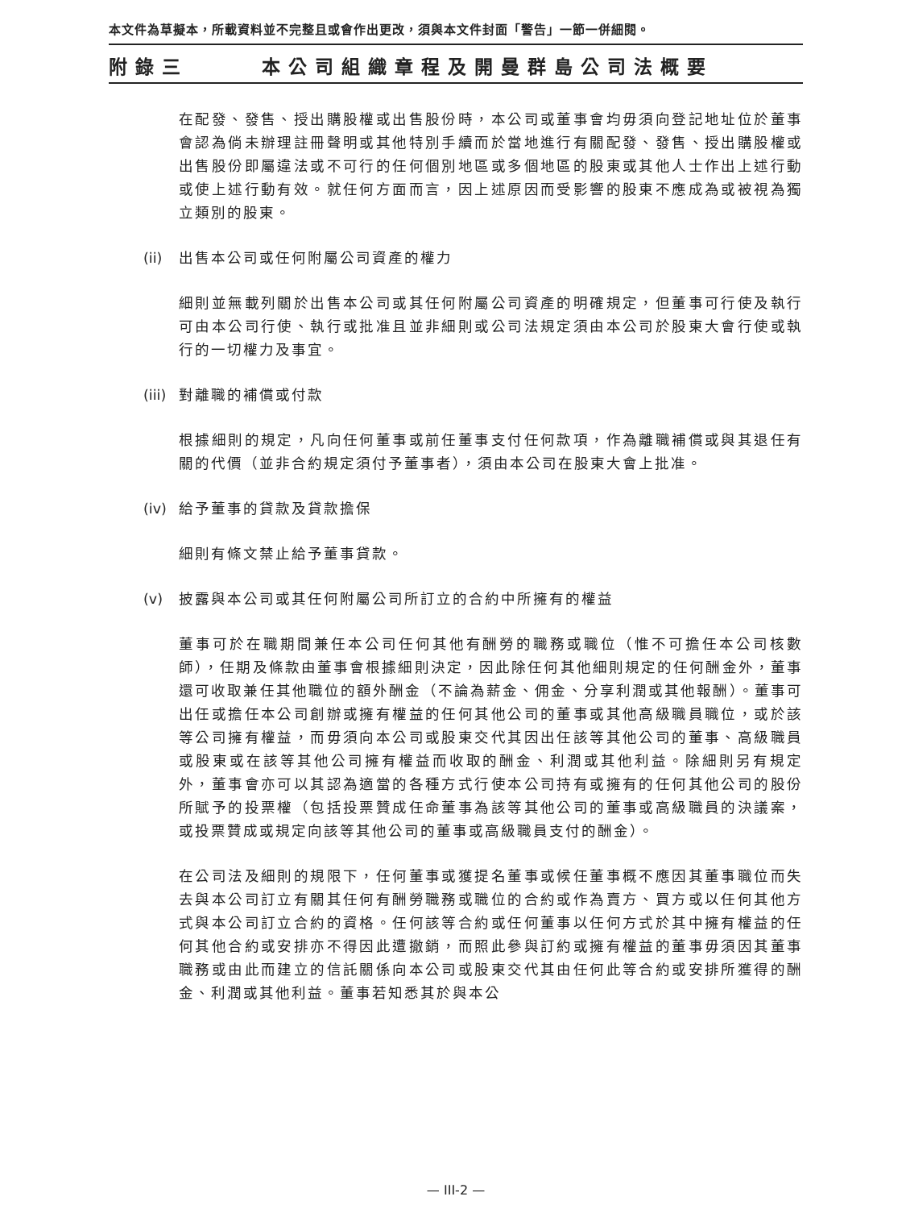本文件為草擬本，所載資料並不完整且或會作出更改，須與本文件封面「警告」一節一併細閱。
附錄三 本公司組織章程及開曼群島公司法概要
在配發、發售、授出購股權或出售股份時，本公司或董事會均毋須向登記地址位於董事會認為倘未辦理註冊聲明或其他特別手續而於當地進行有關配發、發售、授出購股權或出售股份即屬違法或不可行的任何個別地區或多個地區的股東或其他人士作出上述行動或使上述行動有效。就任何方面而言，因上述原因而受影響的股東不應成為或被視為獨立類別的股東。
(ii) 出售本公司或任何附屬公司資產的權力
細則並無載列關於出售本公司或其任何附屬公司資產的明確規定，但董事可行使及執行可由本公司行使、執行或批准且並非細則或公司法規定須由本公司於股東大會行使或執行的一切權力及事宜。
(iii) 對離職的補償或付款
根據細則的規定，凡向任何董事或前任董事支付任何款項，作為離職補償或與其退任有關的代價（並非合約規定須付予董事者），須由本公司在股東大會上批准。
(iv) 給予董事的貸款及貸款擔保
細則有條文禁止給予董事貸款。
(v) 披露與本公司或其任何附屬公司所訂立的合約中所擁有的權益
董事可於在職期間兼任本公司任何其他有酬勞的職務或職位（惟不可擔任本公司核數師），任期及條款由董事會根據細則決定，因此除任何其他細則規定的任何酬金外，董事還可收取兼任其他職位的額外酬金（不論為薪金、佣金、分享利潤或其他報酬）。董事可出任或擔任本公司創辦或擁有權益的任何其他公司的董事或其他高級職員職位，或於該等公司擁有權益，而毋須向本公司或股東交代其因出任該等其他公司的董事、高級職員或股東或在該等其他公司擁有權益而收取的酬金、利潤或其他利益。除細則另有規定外，董事會亦可以其認為適當的各種方式行使本公司持有或擁有的任何其他公司的股份所賦予的投票權（包括投票贊成任命董事為該等其他公司的董事或高級職員的決議案，或投票贊成或規定向該等其他公司的董事或高級職員支付的酬金）。
在公司法及細則的規限下，任何董事或獲提名董事或候任董事概不應因其董事職位而失去與本公司訂立有關其任何有酬勞職務或職位的合約或作為賣方、買方或以任何其他方式與本公司訂立合約的資格。任何該等合約或任何董事以任何方式於其中擁有權益的任何其他合約或安排亦不得因此遭撤銷，而照此參與訂約或擁有權益的董事毋須因其董事職務或由此而建立的信託關係向本公司或股東交代其由任何此等合約或安排所獲得的酬金、利潤或其他利益。董事若知悉其於與本公
— III-2 —